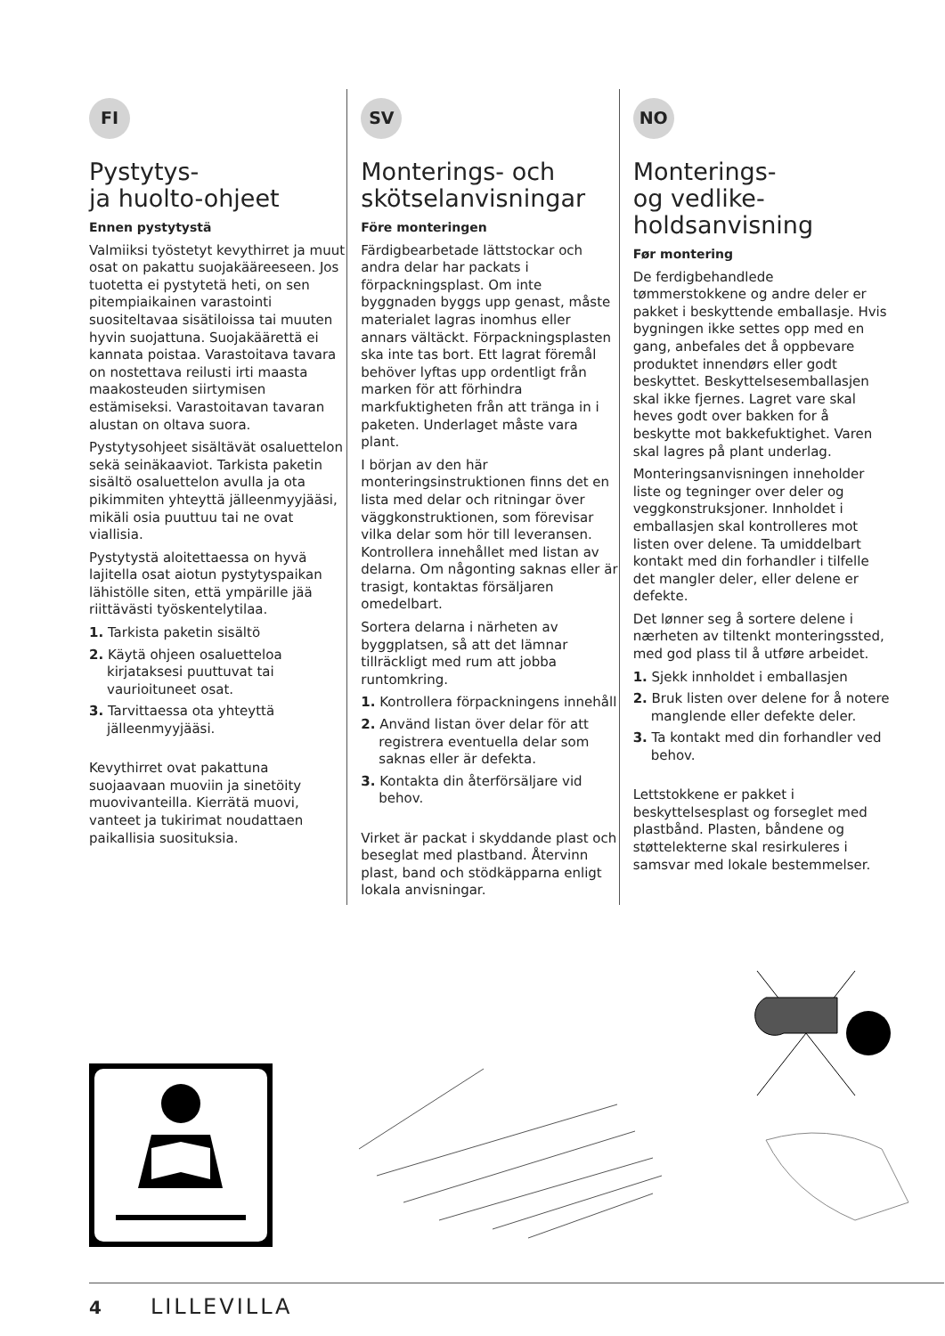FI
Pystytys-
ja huolto-ohjeet
Ennen pystytystä
Valmiiksi työstetyt kevythirret ja muut osat on pakattu suojakääreeseen. Jos tuotetta ei pystytetä heti, on sen pitempiaikainen varastointi suositeltavaa sisätiloissa tai muuten hyvin suojattuna. Suojakäärettä ei kannata poistaa. Varastoitava tavara on nostettava reilusti irti maasta maakosteuden siirtymisen estämiseksi. Varastoitavan tavaran alustan on oltava suora.
Pystytysohjeet sisältävät osaluettelon sekä seinäkaaviot. Tarkista paketin sisältö osaluettelon avulla ja ota pikimmiten yhteyttä jälleenmyyjääsi, mikäli osia puuttuu tai ne ovat viallisia.
Pystytystä aloitettaessa on hyvä lajitella osat aiotun pystytyspaikan lähistölle siten, että ympärille jää riittävästi työskentelytilaa.
1. Tarkista paketin sisältö
2. Käytä ohjeen osaluetteloa kirjataksesi puuttuvat tai vaurioituneet osat.
3. Tarvittaessa ota yhteyttä jälleenmyyjääsi.
Kevythirret ovat pakattuna suojaavaan muoviin ja sinetöity muovivanteilla. Kierrätä muovi, vanteet ja tukirimat noudattaen paikallisia suosituksia.
SV
Monterings- och skötselanvisningar
Före monteringen
Färdigbearbetade lättstockar och andra delar har packats i förpackningsplast. Om inte byggnaden byggs upp genast, måste materialet lagras inomhus eller annars vältäckt. Förpackningsplasten ska inte tas bort. Ett lagrat föremål behöver lyftas upp ordentligt från marken för att förhindra markfuktigheten från att tränga in i paketen. Underlaget måste vara plant.
I början av den här monteringsinstruktionen finns det en lista med delar och ritningar över väggkonstruktionen, som förevisar vilka delar som hör till leveransen. Kontrollera innehållet med listan av delarna. Om någonting saknas eller är trasigt, kontaktas försäljaren omedelbart.
Sortera delarna i närheten av byggplatsen, så att det lämnar tillräckligt med rum att jobba runtomkring.
1. Kontrollera förpackningens innehåll
2. Använd listan över delar för att registrera eventuella delar som saknas eller är defekta.
3. Kontakta din återförsäljare vid behov.
Virket är packat i skyddande plast och beseglat med plastband. Återvinn plast, band och stödkäpparna enligt lokala anvisningar.
NO
Monterings-
og vedlike-
holdsanvisning
Før montering
De ferdigbehandlede tømmerstokkene og andre deler er pakket i beskyttende emballasje. Hvis bygningen ikke settes opp med en gang, anbefales det å oppbevare produktet innendørs eller godt beskyttet. Beskyttelsesemballasjen skal ikke fjernes. Lagret vare skal heves godt over bakken for å beskytte mot bakkefuktighet. Varen skal lagres på plant underlag.
Monteringsanvisningen inneholder liste og tegninger over deler og veggkonstruksjoner. Innholdet i emballasjen skal kontrolleres mot listen over delene. Ta umiddelbart kontakt med din forhandler i tilfelle det mangler deler, eller delene er defekte.
Det lønner seg å sortere delene i nærheten av tiltenkt monteringssted, med god plass til å utføre arbeidet.
1. Sjekk innholdet i emballasjen
2. Bruk listen over delene for å notere manglende eller defekte deler.
3. Ta kontakt med din forhandler ved behov.
Lettstokkene er pakket i beskyttelsesplast og forseglet med plastbånd. Plasten, båndene og støttelekterne skal resirkuleres i samsvar med lokale bestemmelser.
4 LILLEVILLA